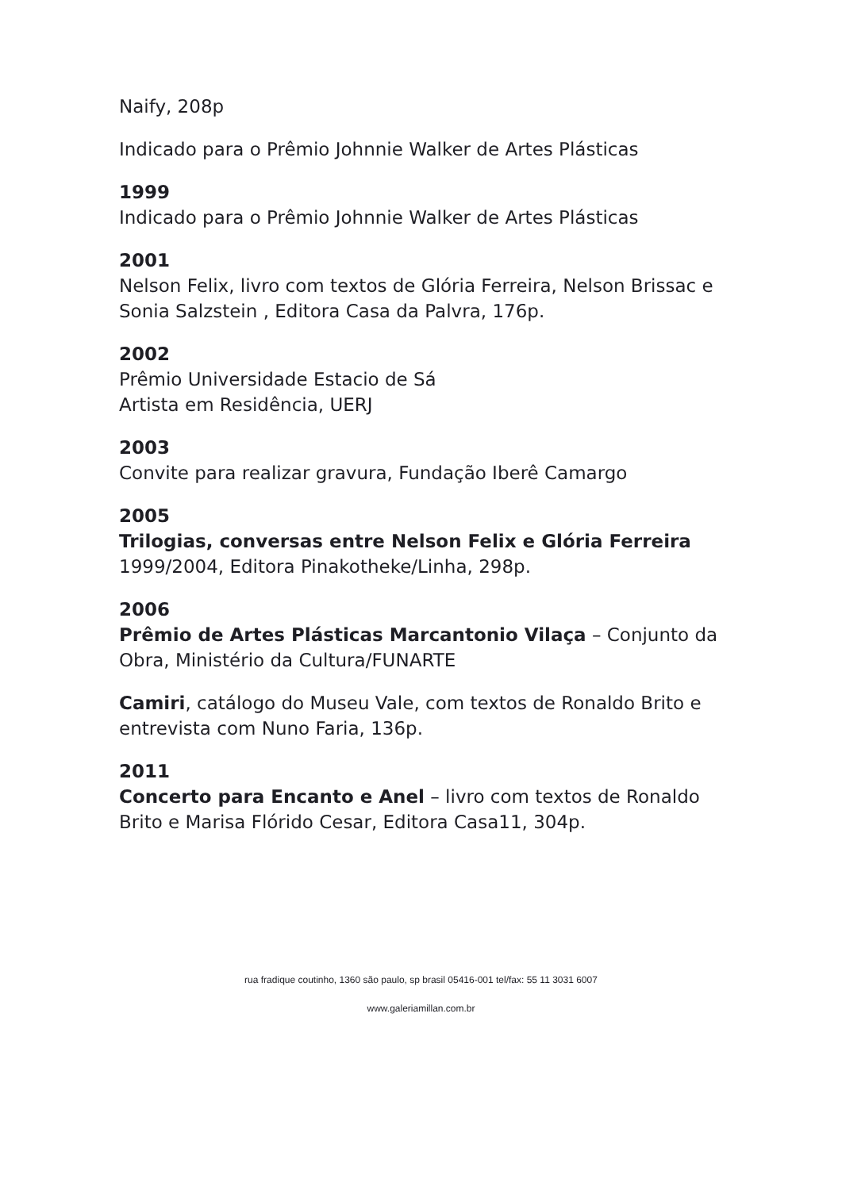Naify, 208p
Indicado para o Prêmio Johnnie Walker de Artes Plásticas
1999
Indicado para o Prêmio Johnnie Walker de Artes Plásticas
2001
Nelson Felix, livro com textos de Glória Ferreira, Nelson Brissac e Sonia Salzstein , Editora Casa da Palvra, 176p.
2002
Prêmio Universidade Estacio de Sá
Artista em Residência, UERJ
2003
Convite para realizar gravura, Fundação Iberê Camargo
2005
Trilogias, conversas entre Nelson Felix e Glória Ferreira
1999/2004, Editora Pinakotheke/Linha, 298p.
2006
Prêmio de Artes Plásticas Marcantonio Vilaça – Conjunto da Obra, Ministério da Cultura/FUNARTE
Camiri, catálogo do Museu Vale, com textos de Ronaldo Brito e entrevista com Nuno Faria, 136p.
2011
Concerto para Encanto e Anel – livro com textos de Ronaldo Brito e Marisa Flórido Cesar, Editora Casa11, 304p.
rua fradique coutinho, 1360 são paulo, sp brasil 05416-001 tel/fax: 55 11 3031 6007
www.galeriamillan.com.br